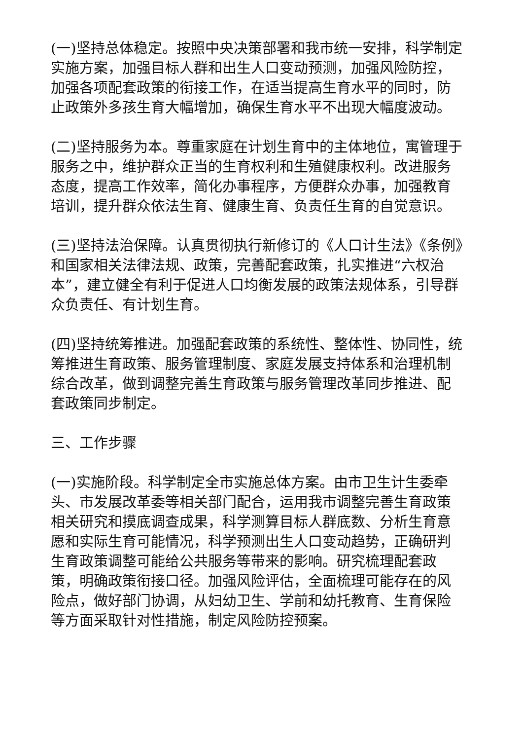(一)坚持总体稳定。按照中央决策部署和我市统一安排，科学制定实施方案，加强目标人群和出生人口变动预测，加强风险防控，加强各项配套政策的衔接工作，在适当提高生育水平的同时，防止政策外多孩生育大幅增加，确保生育水平不出现大幅度波动。
(二)坚持服务为本。尊重家庭在计划生育中的主体地位，寓管理于服务之中，维护群众正当的生育权利和生殖健康权利。改进服务态度，提高工作效率，简化办事程序，方便群众办事，加强教育培训，提升群众依法生育、健康生育、负责任生育的自觉意识。
(三)坚持法治保障。认真贯彻执行新修订的《人口计生法》《条例》和国家相关法律法规、政策，完善配套政策，扎实推进“六权治本”，建立健全有利于促进人口均衡发展的政策法规体系，引导群众负责任、有计划生育。
(四)坚持统筹推进。加强配套政策的系统性、整体性、协同性，统筹推进生育政策、服务管理制度、家庭发展支持体系和治理机制综合改革，做到调整完善生育政策与服务管理改革同步推进、配套政策同步制定。
三、工作步骤
(一)实施阶段。科学制定全市实施总体方案。由市卫生计生委牵头、市发展改革委等相关部门配合，运用我市调整完善生育政策相关研究和摸底调查成果，科学测算目标人群底数、分析生育意愿和实际生育可能情况，科学预测出生人口变动趋势，正确研判生育政策调整可能给公共服务等带来的影响。研究梳理配套政策，明确政策衔接口径。加强风险评估，全面梳理可能存在的风险点，做好部门协调，从妇幼卫生、学前和幼托教育、生育保险等方面采取针对性措施，制定风险防控预案。